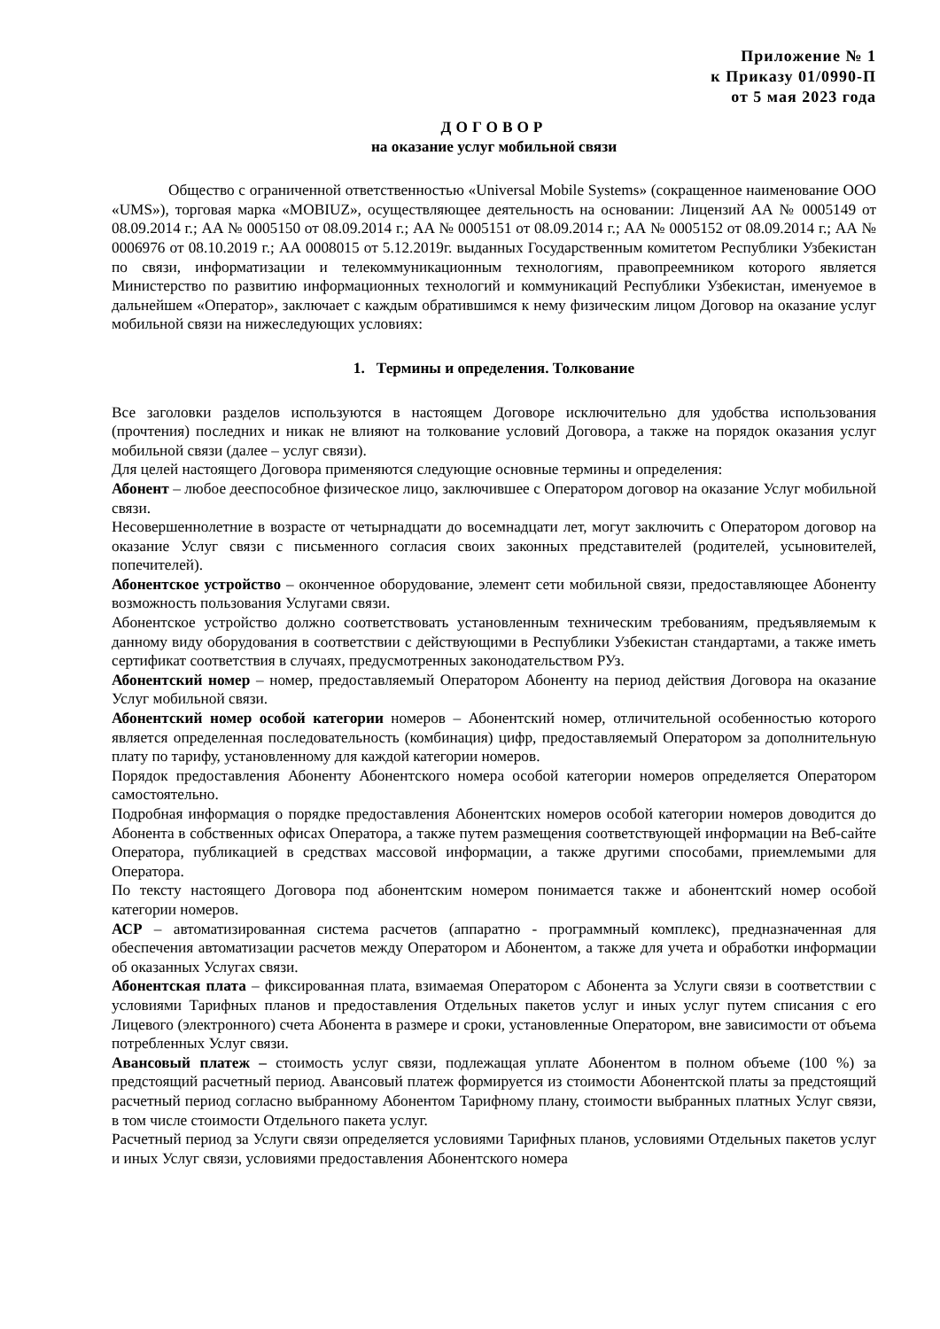Приложение № 1
к Приказу 01/0990-П
от 5 мая 2023 года
ДОГОВОР
на оказание услуг мобильной связи
Общество с ограниченной ответственностью «Universal Mobile Systems» (сокращенное наименование ООО «UMS»), торговая марка «MOBIUZ», осуществляющее деятельность на основании: Лицензий АА № 0005149 от 08.09.2014 г.; АА № 0005150 от 08.09.2014 г.; АА № 0005151 от 08.09.2014 г.; АА № 0005152 от 08.09.2014 г.; АА № 0006976 от 08.10.2019 г.; АА 0008015 от 5.12.2019г. выданных Государственным комитетом Республики Узбекистан по связи, информатизации и телекоммуникационным технологиям, правопреемником которого является Министерство по развитию информационных технологий и коммуникаций Республики Узбекистан, именуемое в дальнейшем «Оператор», заключает с каждым обратившимся к нему физическим лицом Договор на оказание услуг мобильной связи на нижеследующих условиях:
1. Термины и определения. Толкование
Все заголовки разделов используются в настоящем Договоре исключительно для удобства использования (прочтения) последних и никак не влияют на толкование условий Договора, а также на порядок оказания услуг мобильной связи (далее – услуг связи).
Для целей настоящего Договора применяются следующие основные термины и определения:
Абонент – любое дееспособное физическое лицо, заключившее с Оператором договор на оказание Услуг мобильной связи.
Несовершеннолетние в возрасте от четырнадцати до восемнадцати лет, могут заключить с Оператором договор на оказание Услуг связи с письменного согласия своих законных представителей (родителей, усыновителей, попечителей).
Абонентское устройство – оконченное оборудование, элемент сети мобильной связи, предоставляющее Абоненту возможность пользования Услугами связи.
Абонентское устройство должно соответствовать установленным техническим требованиям, предъявляемым к данному виду оборудования в соответствии с действующими в Республики Узбекистан стандартами, а также иметь сертификат соответствия в случаях, предусмотренных законодательством РУз.
Абонентский номер – номер, предоставляемый Оператором Абоненту на период действия Договора на оказание Услуг мобильной связи.
Абонентский номер особой категории номеров – Абонентский номер, отличительной особенностью которого является определенная последовательность (комбинация) цифр, предоставляемый Оператором за дополнительную плату по тарифу, установленному для каждой категории номеров.
Порядок предоставления Абоненту Абонентского номера особой категории номеров определяется Оператором самостоятельно.
Подробная информация о порядке предоставления Абонентских номеров особой категории номеров доводится до Абонента в собственных офисах Оператора, а также путем размещения соответствующей информации на Веб-сайте Оператора, публикацией в средствах массовой информации, а также другими способами, приемлемыми для Оператора.
По тексту настоящего Договора под абонентским номером понимается также и абонентский номер особой категории номеров.
АСР – автоматизированная система расчетов (аппаратно - программный комплекс), предназначенная для обеспечения автоматизации расчетов между Оператором и Абонентом, а также для учета и обработки информации об оказанных Услугах связи.
Абонентская плата – фиксированная плата, взимаемая Оператором с Абонента за Услуги связи в соответствии с условиями Тарифных планов и предоставления Отдельных пакетов услуг и иных услуг путем списания с его Лицевого (электронного) счета Абонента в размере и сроки, установленные Оператором, вне зависимости от объема потребленных Услуг связи.
Авансовый платеж – стоимость услуг связи, подлежащая уплате Абонентом в полном объеме (100 %) за предстоящий расчетный период. Авансовый платеж формируется из стоимости Абонентской платы за предстоящий расчетный период согласно выбранному Абонентом Тарифному плану, стоимости выбранных платных Услуг связи, в том числе стоимости Отдельного пакета услуг.
Расчетный период за Услуги связи определяется условиями Тарифных планов, условиями Отдельных пакетов услуг и иных Услуг связи, условиями предоставления Абонентского номера